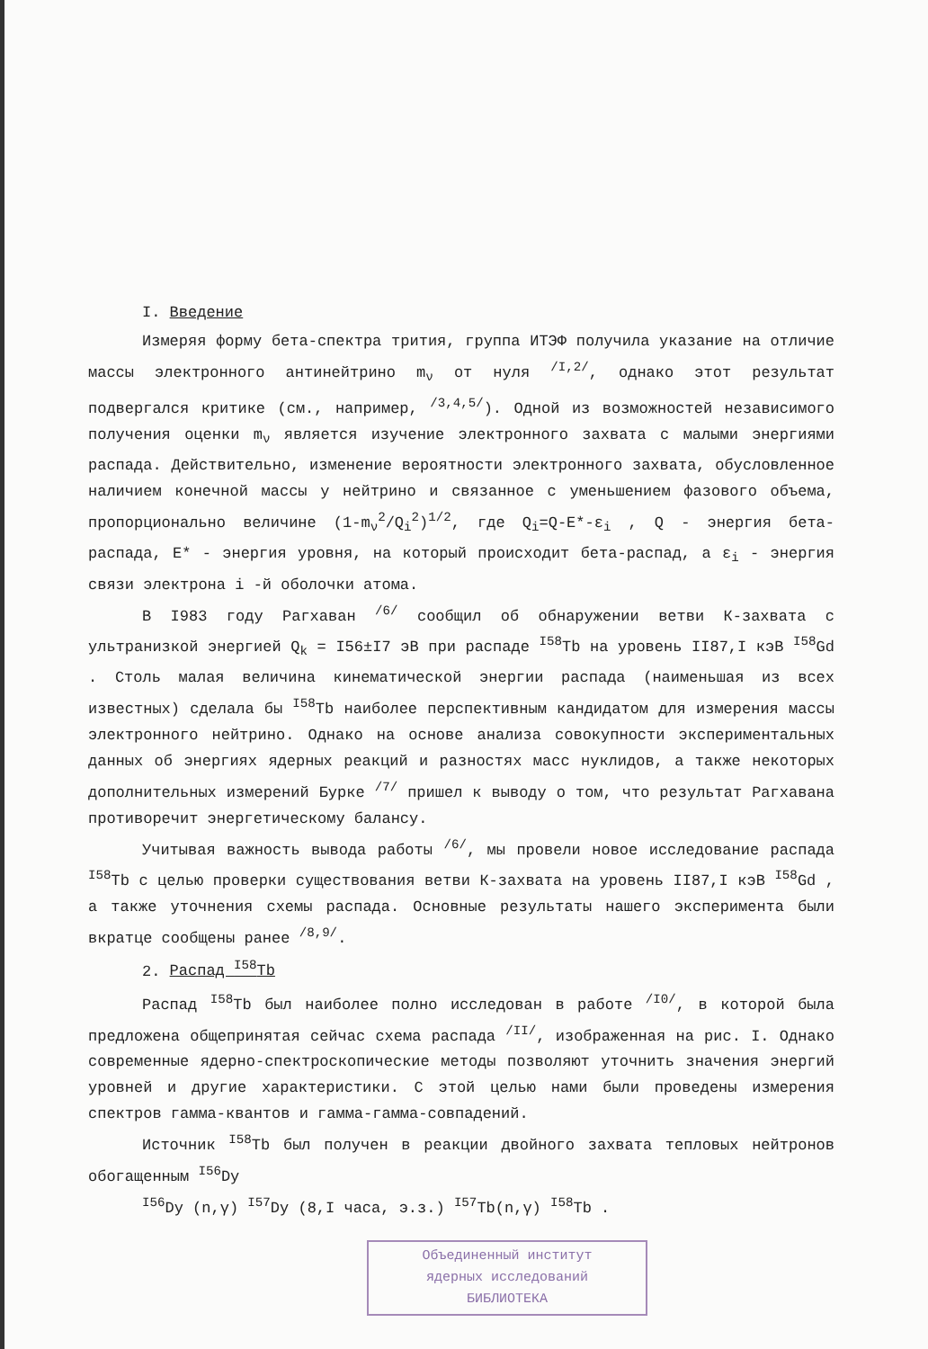I. Введение
Измеряя форму бета-спектра трития, группа ИТЭФ получила указание на отличие массы электронного антинейтрино m<sub>ν</sub> от нуля <sup>/I,2/</sup>, однако этот результат подвергался критике (см., например, <sup>/3,4,5/</sup>). Одной из возможностей независимого получения оценки m<sub>ν</sub> является изучение электронного захвата с малыми энергиями распада. Действительно, изменение вероятности электронного захвата, обусловленное наличием конечной массы у нейтрино и связанное с уменьшением фазового объема, пропорционально величине (1-m<sub>ν</sub><sup>2</sup>/Q<sub>i</sub><sup>2</sup>)<sup>1/2</sup>, где Q<sub>i</sub>=Q-E*-ε<sub>i</sub> , Q - энергия бета-распада, E* - энергия уровня, на который происходит бета-распад, а ε<sub>i</sub> - энергия связи электрона i -й оболочки атома.
В I983 году Рагхаван <sup>/6/</sup> сообщил об обнаружении ветви К-захвата с ультранизкой энергией Q<sub>k</sub> = I56±I7 эВ при распаде <sup>I58</sup>Tb на уровень II87,I кэВ <sup>I58</sup>Gd . Столь малая величина кинематической энергии распада (наименьшая из всех известных) сделала бы <sup>I58</sup>Tb наиболее перспективным кандидатом для измерения массы электронного нейтрино. Однако на основе анализа совокупности экспериментальных данных об энергиях ядерных реакций и разностях масс нуклидов, а также некоторых дополнительных измерений Бурке <sup>/7/</sup> пришел к выводу о том, что результат Рагхавана противоречит энергетическому балансу.
Учитывая важность вывода работы <sup>/6/</sup>, мы провели новое исследование распада <sup>I58</sup>Tb с целью проверки существования ветви К-захвата на уровень II87,I кэВ <sup>I58</sup>Gd , а также уточнения схемы распада. Основные результаты нашего эксперимента были вкратце сообщены ранее <sup>/8,9/</sup>.
2. Распад <sup>I58</sup>Tb
Распад <sup>I58</sup>Tb был наиболее полно исследован в работе <sup>/I0/</sup>, в которой была предложена общепринятая сейчас схема распада <sup>/II/</sup>, изображенная на рис. I. Однако современные ядерно-спектроскопические методы позволяют уточнить значения энергий уровней и другие характеристики. С этой целью нами были проведены измерения спектров гамма-квантов и гамма-гамма-совпадений.
Источник <sup>I58</sup>Tb был получен в реакции двойного захвата тепловых нейтронов обогащенным <sup>I56</sup>Dy
<sup>I56</sup>Dy (n,γ) <sup>I57</sup>Dy (8,I часа, э.з.) <sup>I57</sup>Tb(n,γ) <sup>I58</sup>Tb .
Объединенный институт
ядерных исследований
БИБЛИОТЕКА